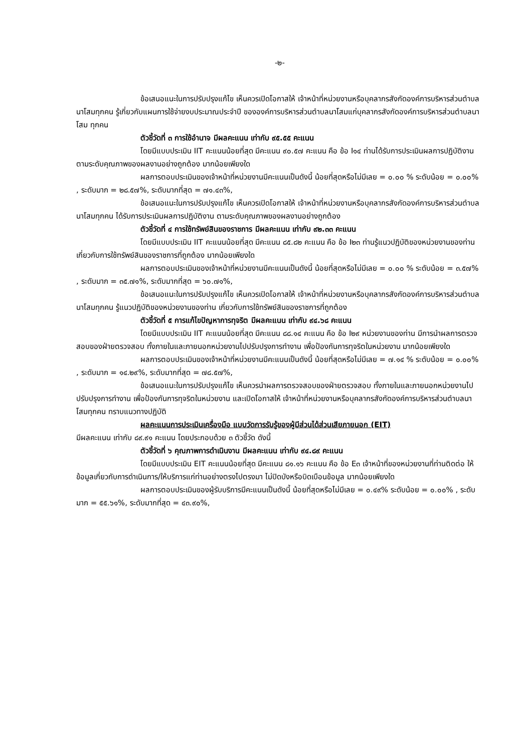-๒-
ข้อเสนอแนะในการปรับปรุงแก้ไข เห็นควรเปิดโอกาสให้ เจ้าหน้าที่หน่วยงานหรือบุคลากรสังกัดองค์การบริหารส่วนตำบลนาโสมทุกคน รู้เกี่ยวกับแผนการใช้จ่ายงบประมาณประจำปี ขององค์การบริหารส่วนตำบลนาโสมแก่บุคลากรสังกัดองค์การบริหารส่วนตำบลนาโสม ทุกคน
ตัวชี้วัดที่ ๓ การใช้อำนาจ มีผลคะแนน เท่ากับ ๙๕.๕๕ คะแนน
โดยมีแบบประเมิน IIT คะแนนน้อยที่สุด มีคะแนน ๙๐.๕๗ คะแนน คือ ข้อ I๑๔ ท่านได้รับการประเมินผลการปฏิบัติงาน ตามระดับคุณภาพของผลงานอย่างถูกต้อง มากน้อยเพียงใด
ผลการตอบประเมินของเจ้าหน้าที่หน่วยงานมีคะแนนเป็นดังนี้ น้อยที่สุดหรือไม่มีเลย = ๐.๐๐ % ระดับน้อย = ๐.๐๐% , ระดับมาก = ๒๘.๕๗%, ระดับมากที่สุด = ๗๑.๔๓%,
ข้อเสนอแนะในการปรับปรุงแก้ไข เห็นควรเปิดโอกาสให้ เจ้าหน้าที่หน่วยงานหรือบุคลากรสังกัดองค์การบริหารส่วนตำบลนาโสมทุกคน ได้รับการประเมินผลการปฏิบัติงาน ตามระดับคุณภาพของผลงานอย่างถูกต้อง
ตัวชี้วัดที่ ๔ การใช้ทรัพย์สินของราชการ มีผลคะแนน เท่ากับ ๙๒.๓๓ คะแนน
โดยมีแบบประเมิน IIT คะแนนน้อยที่สุด มีคะแนน ๘๕.๘๒ คะแนน คือ ข้อ I๒๓ ท่านรู้แนวปฏิบัติของหน่วยงานของท่าน เกี่ยวกับการใช้ทรัพย์สินของราชการที่ถูกต้อง มากน้อยเพียงใด
ผลการตอบประเมินของเจ้าหน้าที่หน่วยงานมีคะแนนเป็นดังนี้ น้อยที่สุดหรือไม่มีเลย = ๐.๐๐ % ระดับน้อย = ๓.๕๗% , ระดับมาก = ๓๕.๗๑%, ระดับมากที่สุด = ๖๐.๗๑%,
ข้อเสนอแนะในการปรับปรุงแก้ไข เห็นควรเปิดโอกาสให้ เจ้าหน้าที่หน่วยงานหรือบุคลากรสังกัดองค์การบริหารส่วนตำบลนาโสมทุกคน รู้แนวปฏิบัติของหน่วยงานของท่าน เกี่ยวกับการใช้ทรัพย์สินของราชการที่ถูกต้อง
ตัวชี้วัดที่ ๕ การแก้ไขปัญหาการทุจริต มีผลคะแนน เท่ากับ ๙๔.๖๘ คะแนน
โดยมีแบบประเมิน IIT คะแนนน้อยที่สุด มีคะแนน ๘๘.๑๔ คะแนน คือ ข้อ I๒๙ หน่วยงานของท่าน มีการนำผลการตรวจสอบของฝ่ายตรวจสอบ ทั้งภายในและภายนอกหน่วยงานไปปรับปรุงการทำงาน เพื่อป้องกันการทุจริตในหน่วยงาน มากน้อยเพียงใด
ผลการตอบประเมินของเจ้าหน้าที่หน่วยงานมีคะแนนเป็นดังนี้ น้อยที่สุดหรือไม่มีเลย = ๗.๑๔ % ระดับน้อย = ๐.๐๐% , ระดับมาก = ๑๔.๒๙%, ระดับมากที่สุด = ๗๘.๕๗%,
ข้อเสนอแนะในการปรับปรุงแก้ไข เห็นควรนำผลการตรวจสอบของฝ่ายตรวจสอบ ทั้งภายในและภายนอกหน่วยงานไปปรับปรุงการทำงาน เพื่อป้องกันการทุจริตในหน่วยงาน และเปิดโอกาสให้ เจ้าหน้าที่หน่วยงานหรือบุคลากรสังกัดองค์การบริหารส่วนตำบลนาโสมทุกคน ทราบแนวทางปฏิบัติ
ผลคะแนนการประเมินเครื่องมือ แบบวัดการรับรู้ของผู้มีส่วนได้ส่วนเสียภายนอก (EIT)
มีผลคะแนน เท่ากับ ๘๙.๙๑ คะแนน โดยประกอบด้วย ๓ ตัวชี้วัด ดังนี้
ตัวชี้วัดที่ ๖ คุณภาพการดำเนินงาน มีผลคะแนน เท่ากับ ๙๔.๘๙ คะแนน
โดยมีแบบประเมิน EIT คะแนนน้อยที่สุด มีคะแนน ๘๑.๑๖ คะแนน คือ ข้อ E๓ เจ้าหน้าที่ของหน่วยงานที่ท่านติดต่อ ให้ข้อมูลเกี่ยวกับการดำเนินการ/ให้บริการแก่ท่านอย่างตรงไปตรงมา ไม่ปิดบังหรือบิดเบือนข้อมูล มากน้อยเพียงใด
ผลการตอบประเมินของผู้รับบริการมีคะแนนเป็นดังนี้ น้อยที่สุดหรือไม่มีเลย = ๐.๔๙% ระดับน้อย = ๐.๐๐% , ระดับมาก = ๕๕.๖๑%, ระดับมากที่สุด = ๔๓.๙๐%,